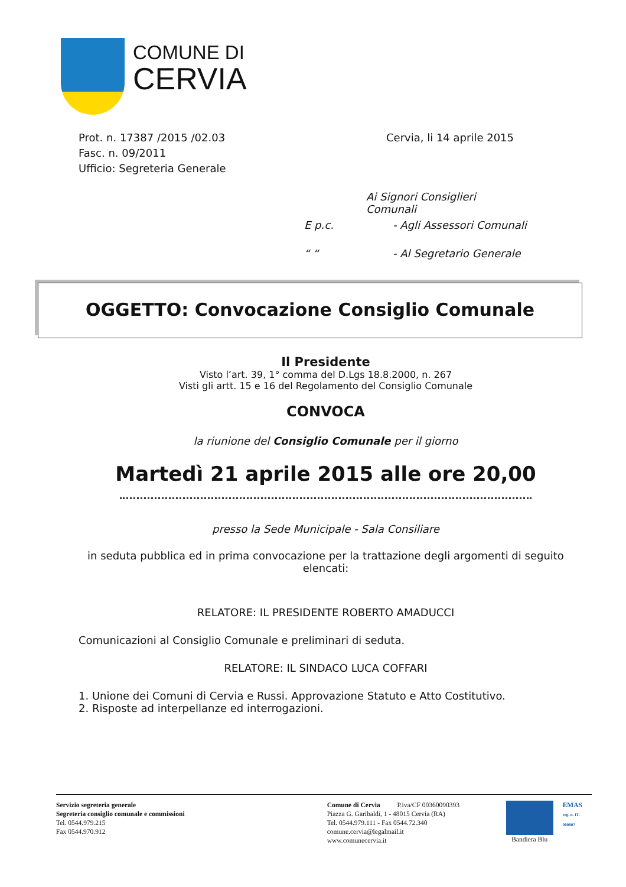COMUNE DI
CERVIA
Prot. n. 17387 /2015 /02.03
Fasc. n. 09/2011
Ufficio: Segreteria Generale
Cervia, li 14 aprile 2015
Ai Signori Consiglieri Comunali
E p.c. - Agli Assessori Comunali
“ “- Al Segretario Generale
OGGETTO: Convocazione Consiglio Comunale
Il Presidente
Visto l’art. 39, 1° comma del D.Lgs 18.8.2000, n. 267
Visti gli artt. 15 e 16 del Regolamento del Consiglio Comunale
CONVOCA
la riunione del Consiglio Comunale per il giorno
Martedì 21 aprile 2015 alle ore 20,00
presso la Sede Municipale - Sala Consiliare
in seduta pubblica ed in prima convocazione per la trattazione degli argomenti di seguito elencati:
RELATORE: IL PRESIDENTE ROBERTO AMADUCCI
Comunicazioni al Consiglio Comunale e preliminari di seduta.
RELATORE: IL SINDACO LUCA COFFARI
1. Unione dei Comuni di Cervia e Russi. Approvazione Statuto e Atto Costitutivo.
2. Risposte ad interpellanze ed interrogazioni.
Servizio segreteria generale
Segreteria consiglio comunale e commissioni
Tel. 0544.979.215
Fax 0544.970.912
Comune di Cervia P.iva/CF 00360090393
Piazza G. Garibaldi, 1 - 48015 Cervia (RA)
Tel. 0544.979.111 - Fax 0544.72.340
comune.cervia@legalmail.it
www.comunecervia.it
Bandiera Blu EMAS
reg. n. IT-000807